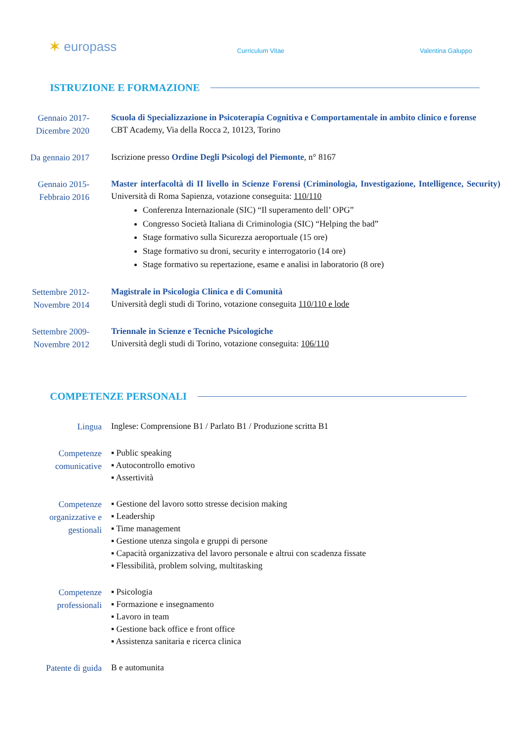✶ europass
Curriculum Vitae
Valentina Galuppo
ISTRUZIONE E FORMAZIONE
Gennaio 2017-
Dicembre 2020
Scuola di Specializzazione in Psicoterapia Cognitiva e Comportamentale in ambito clinico e forense
CBT Academy, Via della Rocca 2, 10123, Torino
Da gennaio 2017
Iscrizione presso Ordine Degli Psicologi del Piemonte, n° 8167
Gennaio 2015-
Febbraio 2016
Master interfacoltà di II livello in Scienze Forensi (Criminologia, Investigazione, Intelligence, Security) Università di Roma Sapienza, votazione conseguita: 110/110
Conferenza Internazionale (SIC) “Il superamento dell’ OPG”
Congresso Società Italiana di Criminologia (SIC) “Helping the bad”
Stage formativo sulla Sicurezza aeroportuale (15 ore)
Stage formativo su droni, security e interrogatorio (14 ore)
Stage formativo su repertazione, esame e analisi in laboratorio (8 ore)
Settembre 2012-
Novembre 2014
Magistrale in Psicologia Clinica e di Comunità
Università degli studi di Torino, votazione conseguita 110/110 e lode
Settembre 2009-
Novembre 2012
Triennale in Scienze e Tecniche Psicologiche
Università degli studi di Torino, votazione conseguita: 106/110
COMPETENZE PERSONALI
Lingua
Inglese: Comprensione B1 / Parlato B1 / Produzione scritta B1
Competenze
comunicative
▪ Public speaking
▪ Autocontrollo emotivo
▪ Assertività
Competenze
organizzative e
gestionali
▪ Gestione del lavoro sotto stresse decision making
▪ Leadership
▪ Time management
▪ Gestione utenza singola e gruppi di persone
▪ Capacità organizzativa del lavoro personale e altrui con scadenza fissate
▪ Flessibilità, problem solving, multitasking
Competenze
professionali
▪ Psicologia
▪ Formazione e insegnamento
▪ Lavoro in team
▪ Gestione back office e front office
▪ Assistenza sanitaria e ricerca clinica
Patente di guida
B e automunita